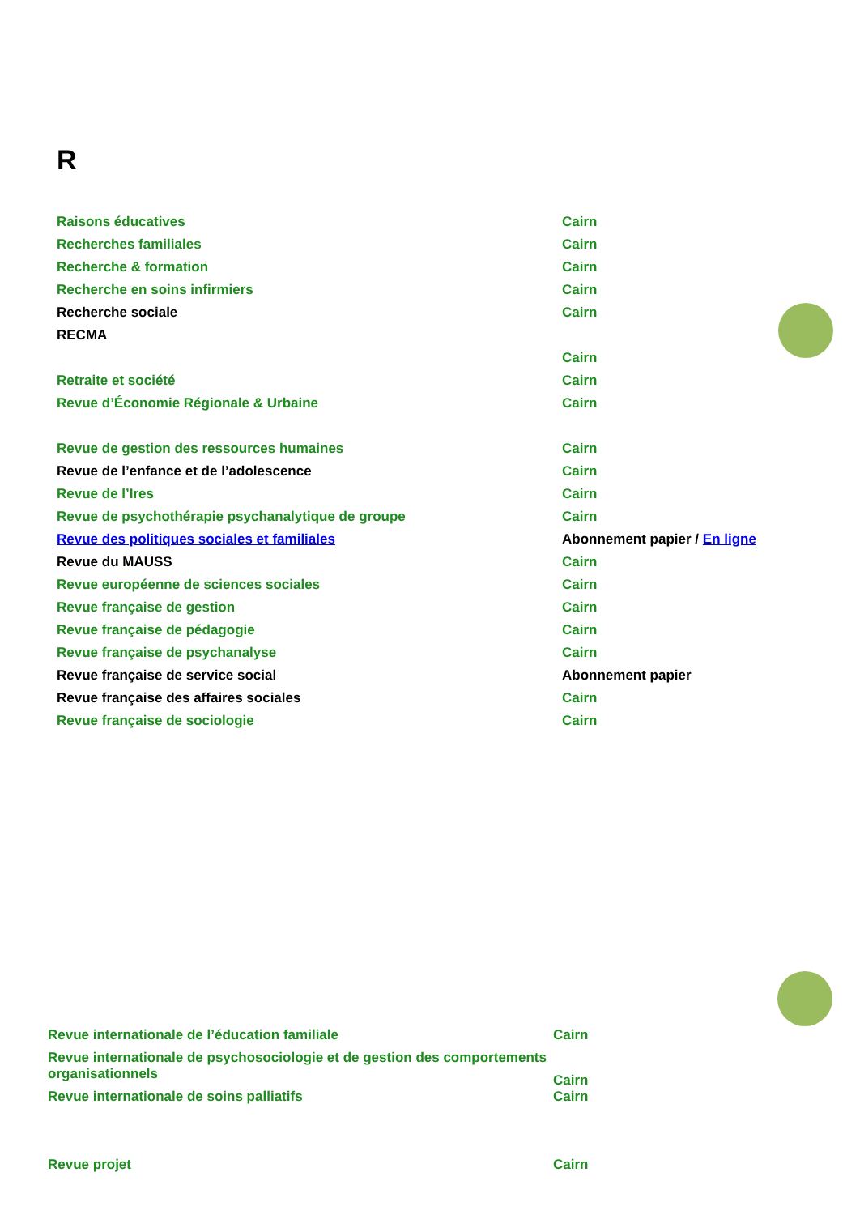R
| Raisons éducatives | Cairn |
| Recherches familiales | Cairn |
| Recherche & formation | Cairn |
| Recherche en soins infirmiers | Cairn |
| Recherche sociale | Cairn |
| RECMA | |
| | Cairn |
| Retraite et société | Cairn |
| Revue d’Économie Régionale & Urbaine | Cairn |
| Revue de gestion des ressources humaines | Cairn |
| Revue de l’enfance et de l’adolescence | Cairn |
| Revue de l’Ires | Cairn |
| Revue de psychothérapie psychanalytique de groupe | Cairn |
| Revue des politiques sociales et familiales | Abonnement papier / En ligne |
| Revue du MAUSS | Cairn |
| Revue européenne de sciences sociales | Cairn |
| Revue française de gestion | Cairn |
| Revue française de pédagogie | Cairn |
| Revue française de psychanalyse | Cairn |
| Revue française de service social | Abonnement papier |
| Revue française des affaires sociales | Cairn |
| Revue française de sociologie | Cairn |
| Revue internationale de l’éducation familiale | Cairn |
| Revue internationale de psychosociologie et de gestion des comportements organisationnels | Cairn |
| Revue internationale de soins palliatifs | Cairn |
| Revue projet | Cairn |